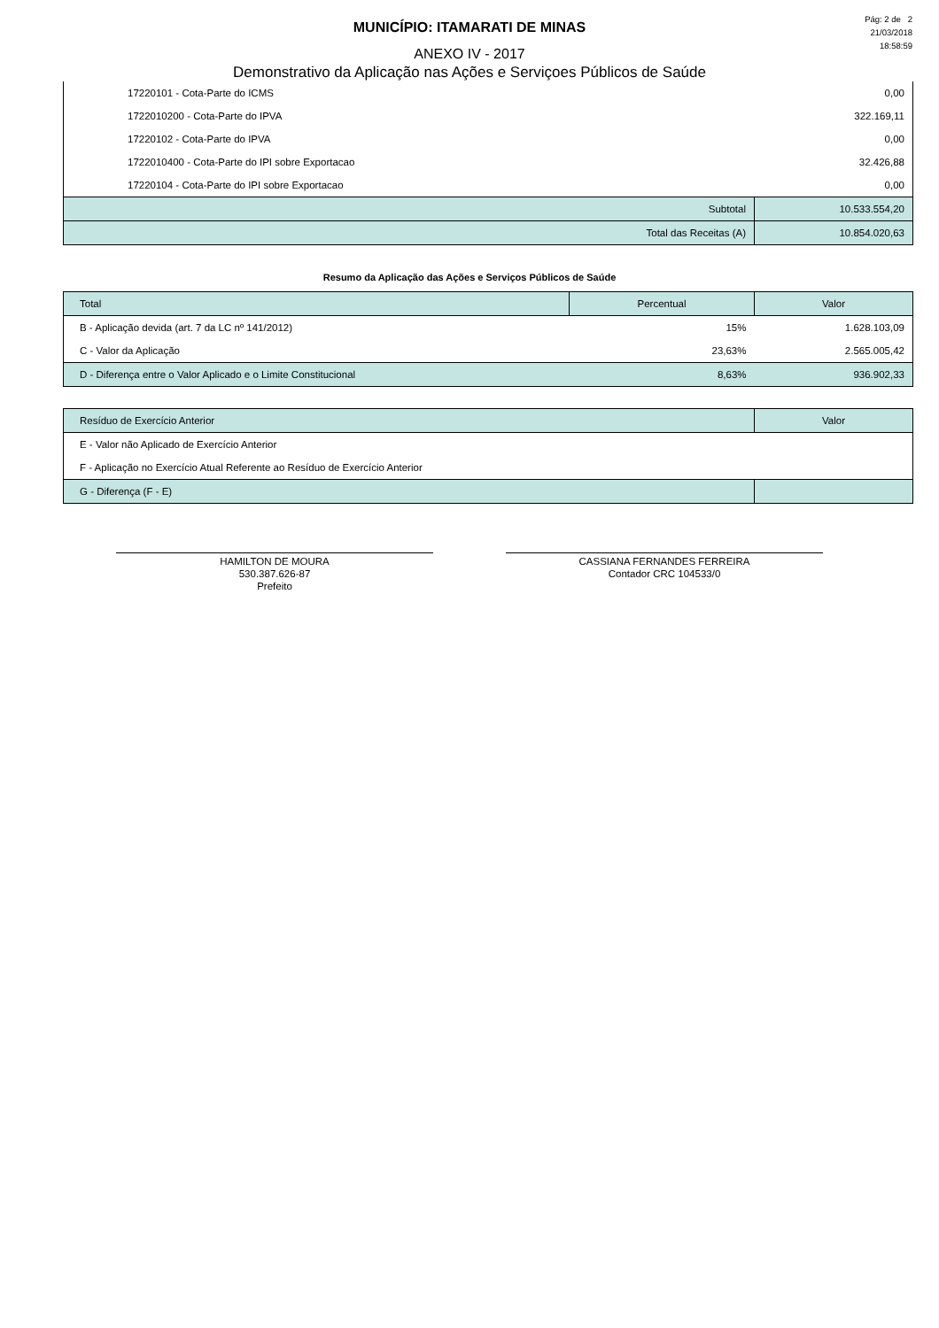Pág: 2 de 2
21/03/2018
18:58:59
MUNICÍPIO: ITAMARATI DE MINAS
ANEXO IV - 2017
Demonstrativo da Aplicação nas Ações e Serviçoes Públicos de Saúde
| 17220101 - Cota-Parte do ICMS | 0,00 | |
| 1722010200 - Cota-Parte do IPVA | 322.169,11 | |
| 17220102 - Cota-Parte do IPVA | 0,00 | |
| 1722010400 - Cota-Parte do IPI sobre Exportacao | 32.426,88 | |
| 17220104 - Cota-Parte do IPI sobre Exportacao | 0,00 | |
| Subtotal | | 10.533.554,20 |
| Total das Receitas (A) | | 10.854.020,63 |
Resumo da Aplicação das Ações e Serviços Públicos de Saúde
| Total | Percentual | Valor |
| --- | --- | --- |
| B - Aplicação devida (art. 7 da LC nº 141/2012) | 15% | 1.628.103,09 |
| C - Valor da Aplicação | 23,63% | 2.565.005,42 |
| D - Diferença entre o Valor Aplicado e o Limite Constitucional | 8,63% | 936.902,33 |
| Resíduo de Exercício Anterior | Valor |
| --- | --- |
| E - Valor não Aplicado de Exercício Anterior | |
| F - Aplicação no Exercício Atual Referente ao Resíduo de Exercício Anterior | |
| G - Diferença (F - E) | |
HAMILTON DE MOURA
530.387.626-87
Prefeito
CASSIANA FERNANDES FERREIRA
Contador CRC 104533/0